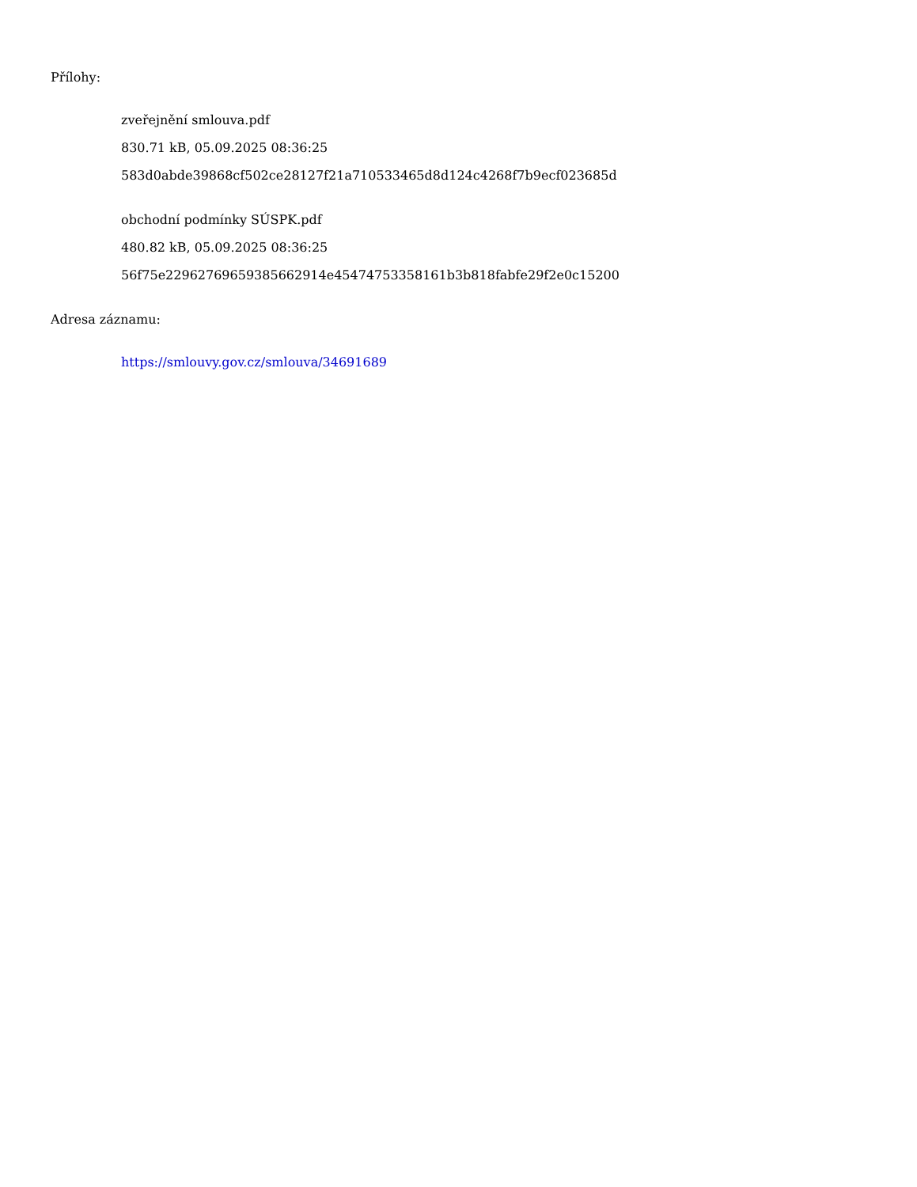Přílohy:
zveřejnění smlouva.pdf
830.71 kB, 05.09.2025 08:36:25
583d0abde39868cf502ce28127f21a710533465d8d124c4268f7b9ecf023685d
obchodní podmínky SÚSPK.pdf
480.82 kB, 05.09.2025 08:36:25
56f75e2296276965938566291​4e45474753358161b3b818fabfe29f2e0c15200
Adresa záznamu:
https://smlouvy.gov.cz/smlouva/34691689